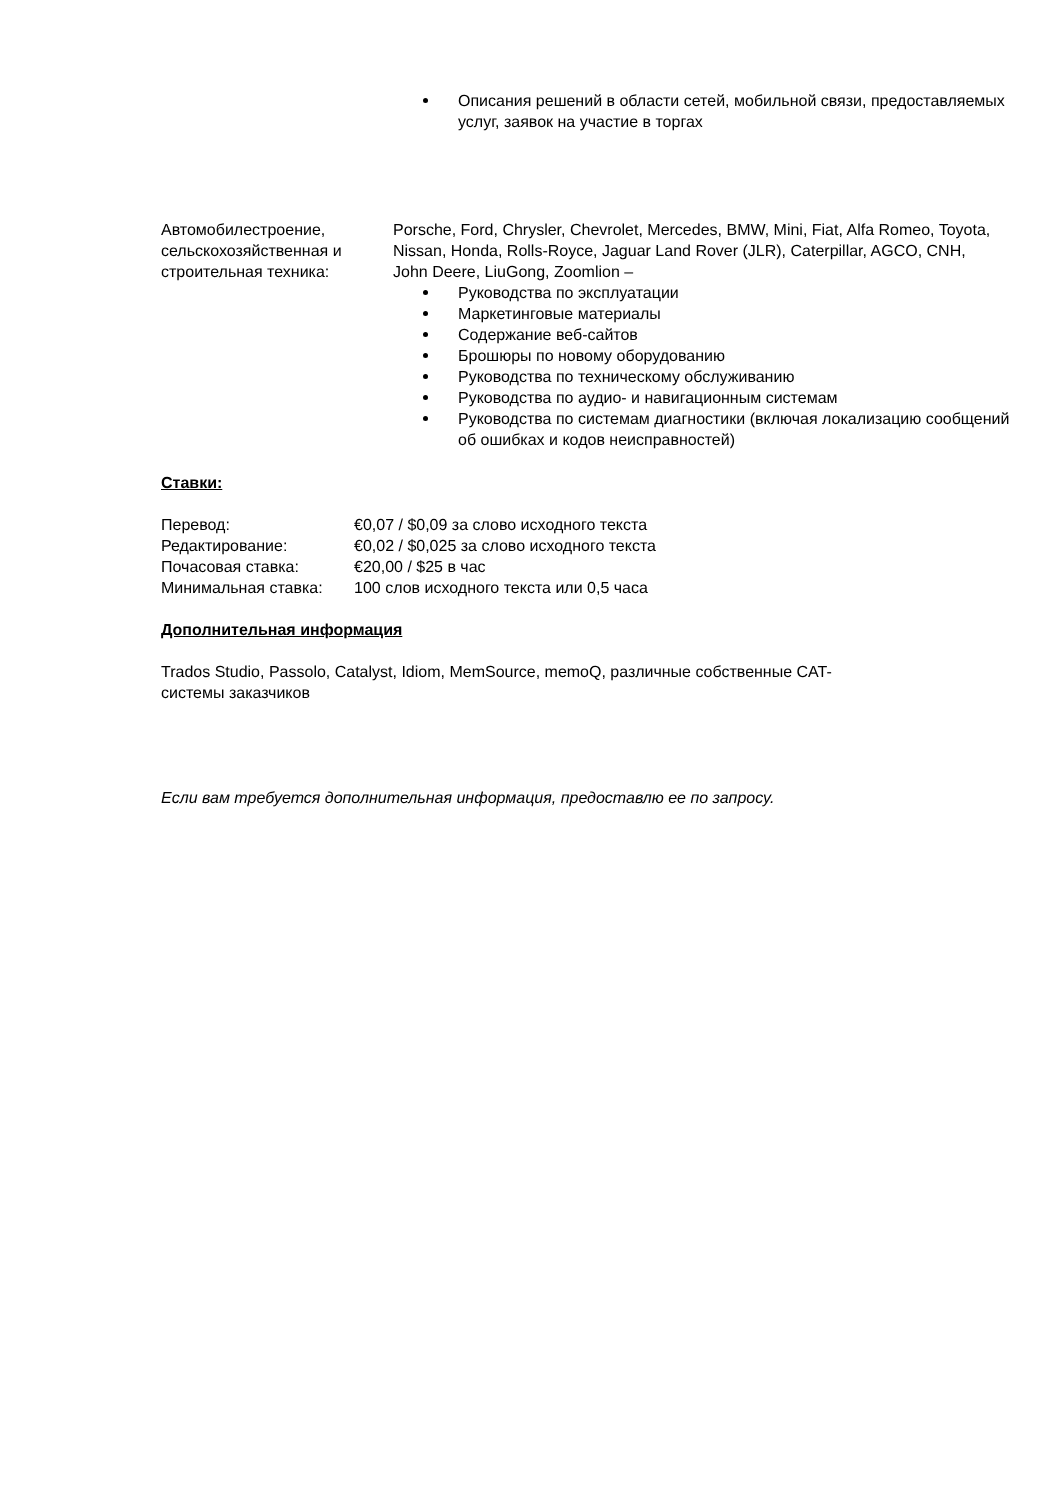Описания решений в области сетей, мобильной связи, предоставляемых услуг, заявок на участие в торгах
Автомобилестроение, сельскохозяйственная и строительная техника:
Porsche, Ford, Chrysler, Chevrolet, Mercedes, BMW, Mini, Fiat, Alfa Romeo, Toyota, Nissan, Honda, Rolls-Royce, Jaguar Land Rover (JLR), Caterpillar, AGCO, CNH, John Deere, LiuGong, Zoomlion –
Руководства по эксплуатации
Маркетинговые материалы
Содержание веб-сайтов
Брошюры по новому оборудованию
Руководства по техническому обслуживанию
Руководства по аудио- и навигационным системам
Руководства по системам диагностики (включая локализацию сообщений об ошибках и кодов неисправностей)
Ставки:
| Перевод: | €0,07 / $0,09 за слово исходного текста |
| Редактирование: | €0,02 / $0,025 за слово исходного текста |
| Почасовая ставка: | €20,00 / $25 в час |
| Минимальная ставка: | 100 слов исходного текста или 0,5 часа |
Дополнительная информация
Trados Studio, Passolo, Catalyst, Idiom, MemSource, memoQ, различные собственные CAT-системы заказчиков
Если вам требуется дополнительная информация, предоставлю ее по запросу.